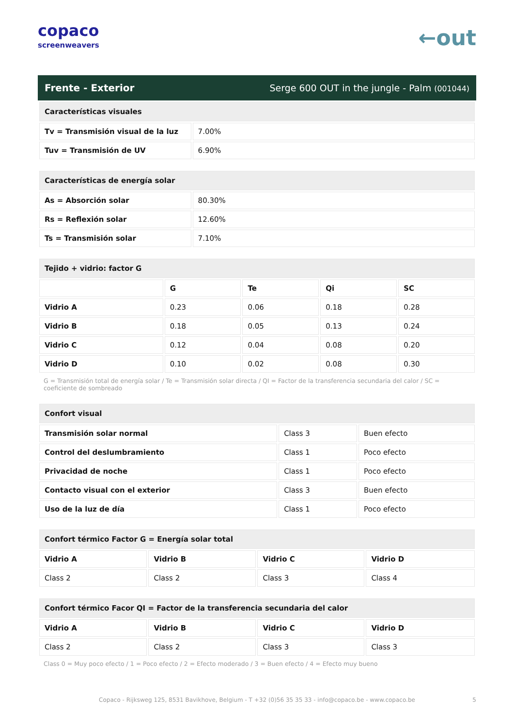copaco
screenweavers
←out
Frente - Exterior Serge 600 OUT in the jungle - Palm (001044)
| Características visuales | |
| --- | --- |
| Tv = Transmisión visual de la luz | 7.00% |
| Tuv = Transmisión de UV | 6.90% |
| Características de energía solar | |
| --- | --- |
| As = Absorción solar | 80.30% |
| Rs = Reflexión solar | 12.60% |
| Ts = Transmisión solar | 7.10% |
| Tejido + vidrio: factor G | | | | |
| --- | --- | --- | --- | --- |
| | G | Te | Qi | SC |
| Vidrio A | 0.23 | 0.06 | 0.18 | 0.28 |
| Vidrio B | 0.18 | 0.05 | 0.13 | 0.24 |
| Vidrio C | 0.12 | 0.04 | 0.08 | 0.20 |
| Vidrio D | 0.10 | 0.02 | 0.08 | 0.30 |
G = Transmisión total de energía solar / Te = Transmisión solar directa / QI = Factor de la transferencia secundaria del calor / SC = coeficiente de sombreado
| Confort visual | | |
| --- | --- | --- |
| Transmisión solar normal | Class 3 | Buen efecto |
| Control del deslumbramiento | Class 1 | Poco efecto |
| Privacidad de noche | Class 1 | Poco efecto |
| Contacto visual con el exterior | Class 3 | Buen efecto |
| Uso de la luz de día | Class 1 | Poco efecto |
| Confort térmico Factor G = Energía solar total | | | |
| --- | --- | --- | --- |
| Vidrio A | Vidrio B | Vidrio C | Vidrio D |
| Class 2 | Class 2 | Class 3 | Class 4 |
| Confort térmico Facor QI = Factor de la transferencia secundaria del calor | | | |
| --- | --- | --- | --- |
| Vidrio A | Vidrio B | Vidrio C | Vidrio D |
| Class 2 | Class 2 | Class 3 | Class 3 |
Class 0 = Muy poco efecto / 1 = Poco efecto / 2 = Efecto moderado / 3 = Buen efecto / 4 = Efecto muy bueno
Copaco - Rijksweg 125, 8531 Bavikhove, Belgium - T +32 (0)56 35 35 33 - info@copaco.be - www.copaco.be 5